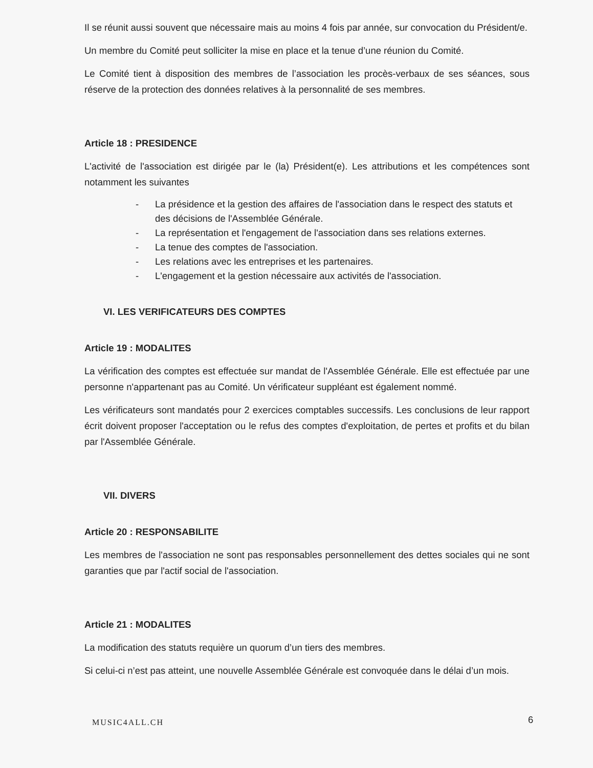Il se réunit aussi souvent que nécessaire mais au moins 4 fois par année, sur convocation du Président/e.
Un membre du Comité peut solliciter la mise en place et la tenue d’une réunion du Comité.
Le Comité tient à disposition des membres de l’association les procès-verbaux de ses séances, sous réserve de la protection des données relatives à la personnalité de ses membres.
Article 18 : PRESIDENCE
L'activité de l'association est dirigée par le (la) Président(e). Les attributions et les compétences sont notamment les suivantes
- La présidence et la gestion des affaires de l'association dans le respect des statuts et des décisions de l'Assemblée Générale.
- La représentation et l'engagement de l'association dans ses relations externes.
- La tenue des comptes de l'association.
- Les relations avec les entreprises et les partenaires.
- L'engagement et la gestion nécessaire aux activités de l'association.
VI. LES VERIFICATEURS DES COMPTES
Article 19 : MODALITES
La vérification des comptes est effectuée sur mandat de l'Assemblée Générale. Elle est effectuée par une personne n'appartenant pas au Comité. Un vérificateur suppléant est également nommé.
Les vérificateurs sont mandatés pour 2 exercices comptables successifs. Les conclusions de leur rapport écrit doivent proposer l'acceptation ou le refus des comptes d'exploitation, de pertes et profits et du bilan par l'Assemblée Générale.
VII. DIVERS
Article 20 : RESPONSABILITE
Les membres de l'association ne sont pas responsables personnellement des dettes sociales qui ne sont garanties que par l'actif social de l'association.
Article 21 : MODALITES
La modification des statuts requière un quorum d’un tiers des membres.
Si celui-ci n’est pas atteint, une nouvelle Assemblée Générale est convoquée dans le délai d’un mois.
MUSIC4ALL.CH 6